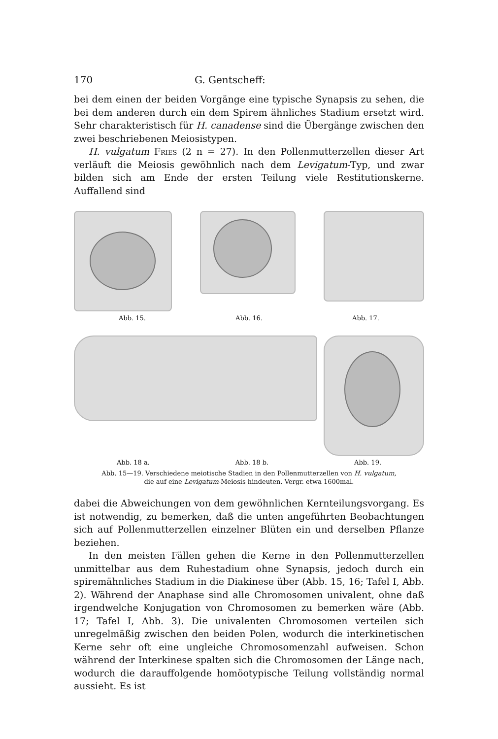170 G. Gentscheff:
bei dem einen der beiden Vorgänge eine typische Synapsis zu sehen, die bei dem anderen durch ein dem Spirem ähnliches Stadium ersetzt wird. Sehr charakteristisch für H. canadense sind die Übergänge zwischen den zwei beschriebenen Meiosistypen.
H. vulgatum Fries (2 n = 27). In den Pollenmutterzellen dieser Art verläuft die Meiosis gewöhnlich nach dem Levigatum-Typ, und zwar bilden sich am Ende der ersten Teilung viele Restitutionskerne. Auffallend sind
Abb. 15. Abb. 16. Abb. 17.
Abb. 18 a. Abb. 18 b. Abb. 19.
Abb. 15—19. Verschiedene meiotische Stadien in den Pollenmutterzellen von H. vulgatum,
die auf eine Levigatum-Meiosis hindeuten. Vergr. etwa 1600mal.
dabei die Abweichungen von dem gewöhnlichen Kernteilungsvorgang. Es ist notwendig, zu bemerken, daß die unten angeführten Beobachtungen sich auf Pollenmutterzellen einzelner Blüten ein und derselben Pflanze beziehen.
In den meisten Fällen gehen die Kerne in den Pollenmutterzellen unmittelbar aus dem Ruhestadium ohne Synapsis, jedoch durch ein spiremähnliches Stadium in die Diakinese über (Abb. 15, 16; Tafel I, Abb. 2). Während der Anaphase sind alle Chromosomen univalent, ohne daß irgendwelche Konjugation von Chromosomen zu bemerken wäre (Abb. 17; Tafel I, Abb. 3). Die univalenten Chromosomen verteilen sich unregelmäßig zwischen den beiden Polen, wodurch die interkinetischen Kerne sehr oft eine ungleiche Chromosomenzahl aufweisen. Schon während der Interkinese spalten sich die Chromosomen der Länge nach, wodurch die darauffolgende homöotypische Teilung vollständig normal aussieht. Es ist